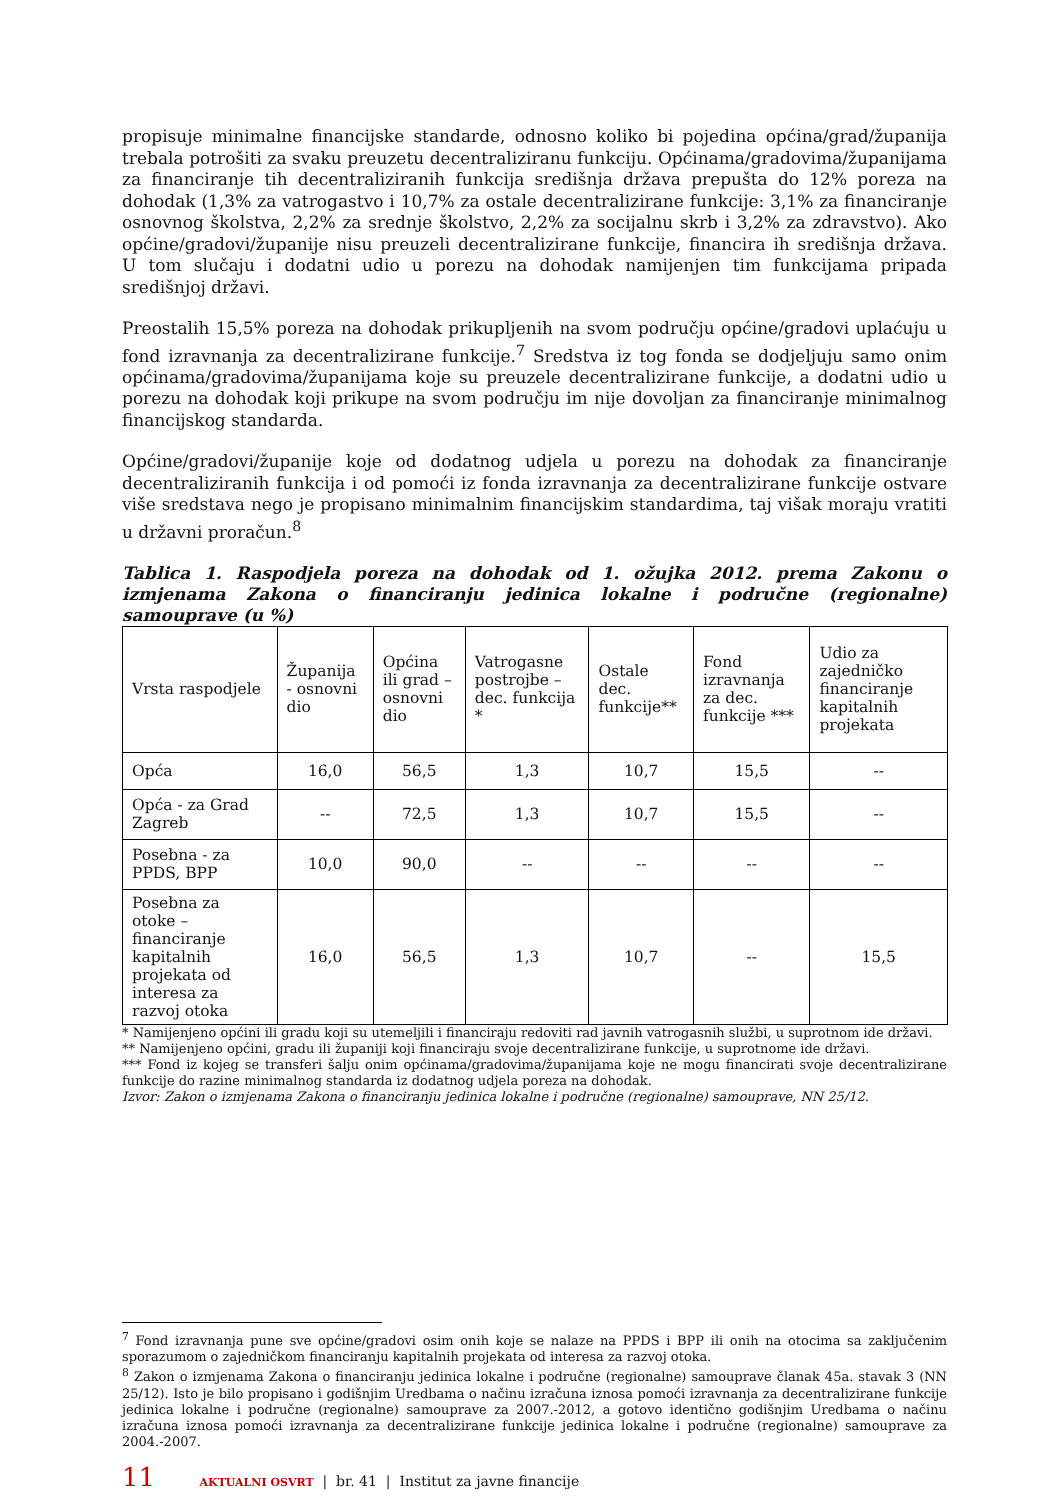propisuje minimalne financijske standarde, odnosno koliko bi pojedina općina/grad/županija trebala potrošiti za svaku preuzetu decentraliziranu funkciju. Općinama/gradovima/županijama za financiranje tih decentraliziranih funkcija središnja država prepušta do 12% poreza na dohodak (1,3% za vatrogastvo i 10,7% za ostale decentralizirane funkcije: 3,1% za financiranje osnovnog školstva, 2,2% za srednje školstvo, 2,2% za socijalnu skrb i 3,2% za zdravstvo). Ako općine/gradovi/županije nisu preuzeli decentralizirane funkcije, financira ih središnja država. U tom slučaju i dodatni udio u porezu na dohodak namijenjen tim funkcijama pripada središnjoj državi.
Preostalih 15,5% poreza na dohodak prikupljenih na svom području općine/gradovi uplaćuju u fond izravnanja za decentralizirane funkcije.<sup>7</sup> Sredstva iz tog fonda se dodjeljuju samo onim općinama/gradovima/županijama koje su preuzele decentralizirane funkcije, a dodatni udio u porezu na dohodak koji prikupe na svom području im nije dovoljan za financiranje minimalnog financijskog standarda.
Općine/gradovi/županije koje od dodatnog udjela u porezu na dohodak za financiranje decentraliziranih funkcija i od pomoći iz fonda izravnanja za decentralizirane funkcije ostvare više sredstava nego je propisano minimalnim financijskim standardima, taj višak moraju vratiti u državni proračun.<sup>8</sup>
Tablica 1. Raspodjela poreza na dohodak od 1. ožujka 2012. prema Zakonu o izmjenama Zakona o financiranju jedinica lokalne i područne (regionalne) samouprave (u %)
| Vrsta raspodjele | Županija - osnovni dio | Općina ili grad – osnovni dio | Vatrogasne postrojbe – dec. funkcija * | Ostale dec. funkcije** | Fond izravnanja za dec. funkcije *** | Udio za zajedničko financiranje kapitalnih projekata |
| Opća | 16,0 | 56,5 | 1,3 | 10,7 | 15,5 | -- |
| Opća - za Grad Zagreb | -- | 72,5 | 1,3 | 10,7 | 15,5 | -- |
| Posebna - za PPDS, BPP | 10,0 | 90,0 | -- | -- | -- | -- |
| Posebna za otoke – financiranje kapitalnih projekata od interesa za razvoj otoka | 16,0 | 56,5 | 1,3 | 10,7 | -- | 15,5 |
* Namijenjeno općini ili gradu koji su utemeljili i financiraju redoviti rad javnih vatrogasnih službi, u suprotnom ide državi.
** Namijenjeno općini, gradu ili županiji koji financiraju svoje decentralizirane funkcije, u suprotnome ide državi.
*** Fond iz kojeg se transferi šalju onim općinama/gradovima/županijama koje ne mogu financirati svoje decentralizirane funkcije do razine minimalnog standarda iz dodatnog udjela poreza na dohodak.
Izvor: Zakon o izmjenama Zakona o financiranju jedinica lokalne i područne (regionalne) samouprave, NN 25/12.
<sup>7</sup> Fond izravnanja pune sve općine/gradovi osim onih koje se nalaze na PPDS i BPP ili onih na otocima sa zaključenim sporazumom o zajedničkom financiranju kapitalnih projekata od interesa za razvoj otoka.
<sup>8</sup> Zakon o izmjenama Zakona o financiranju jedinica lokalne i područne (regionalne) samouprave članak 45a. stavak 3 (NN 25/12). Isto je bilo propisano i godišnjim Uredbama o načinu izračuna iznosa pomoći izravnanja za decentralizirane funkcije jedinica lokalne i područne (regionalne) samouprave za 2007.-2012, a gotovo identično godišnjim Uredbama o načinu izračuna iznosa pomoći izravnanja za decentralizirane funkcije jedinica lokalne i područne (regionalne) samouprave za 2004.-2007.
11 AKTUALNI OSVRT | br. 41 | Institut za javne financije